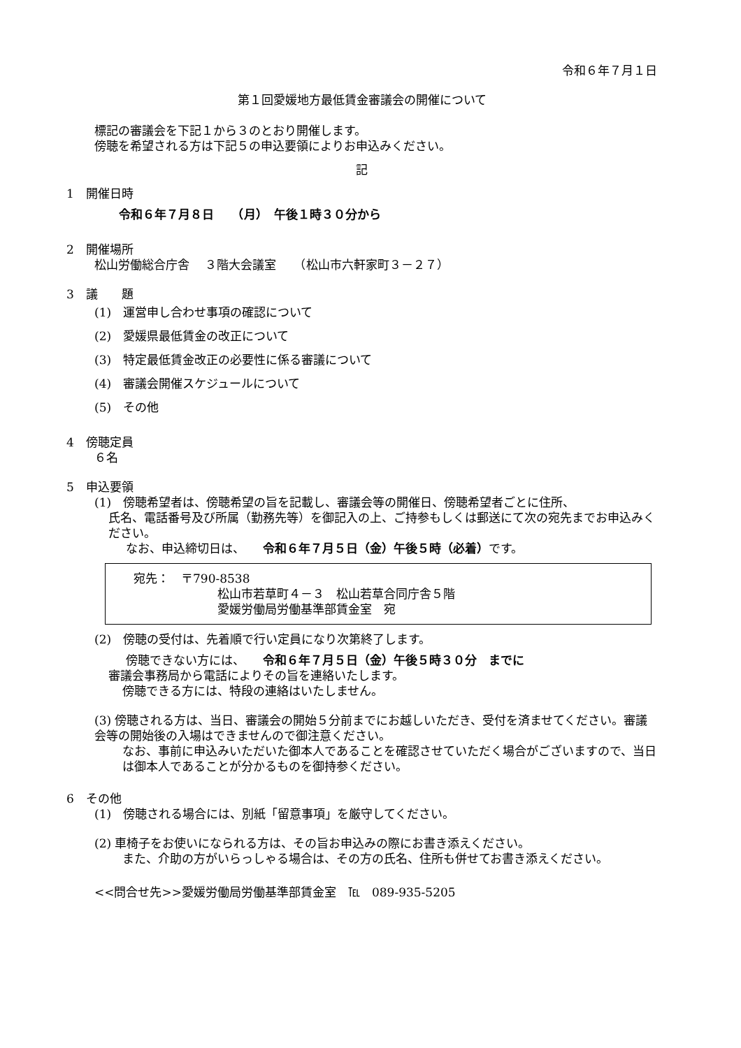令和６年７月１日
第１回愛媛地方最低賃金審議会の開催について
標記の審議会を下記１から３のとおり開催します。
傍聴を希望される方は下記５の申込要領によりお申込みください。
記
1　開催日時
令和６年７月８日　　（月）　午後１時３０分から
2　開催場所
松山労働総合庁舎　 ３階大会議室　　（松山市六軒家町３－２７）
3　議　　題
(1)　運営申し合わせ事項の確認について
(2)　愛媛県最低賃金の改正について
(3)　特定最低賃金改正の必要性に係る審議について
(4)　審議会開催スケジュールについて
(5)　その他
4　傍聴定員
６名
5　申込要領
(1)　傍聴希望者は、傍聴希望の旨を記載し、審議会等の開催日、傍聴希望者ごとに住所、
氏名、電話番号及び所属（勤務先等）を御記入の上、ご持参もしくは郵送にて次の宛先までお申込みください。
なお、申込締切日は、　　令和６年７月５日（金）午後５時（必着）です。
宛先：　〒790-8538
松山市若草町４－３　松山若草合同庁舎５階
愛媛労働局労働基準部賃金室　宛
(2)　傍聴の受付は、先着順で行い定員になり次第終了します。
傍聴できない方には、　　令和６年７月５日（金）午後５時３０分　までに
審議会事務局から電話によりその旨を連絡いたします。
傍聴できる方には、特段の連絡はいたしません。
(3) 傍聴される方は、当日、審議会の開始５分前までにお越しいただき、受付を済ませてください。審議会等の開始後の入場はできませんので御注意ください。
なお、事前に申込みいただいた御本人であることを確認させていただく場合がございますので、当日は御本人であることが分かるものを御持参ください。
6　その他
(1)　傍聴される場合には、別紙「留意事項」を厳守してください。
(2) 車椅子をお使いになられる方は、その旨お申込みの際にお書き添えください。
また、介助の方がいらっしゃる場合は、その方の氏名、住所も併せてお書き添えください。
<<問合せ先>>愛媛労働局労働基準部賃金室　℡　089-935-5205